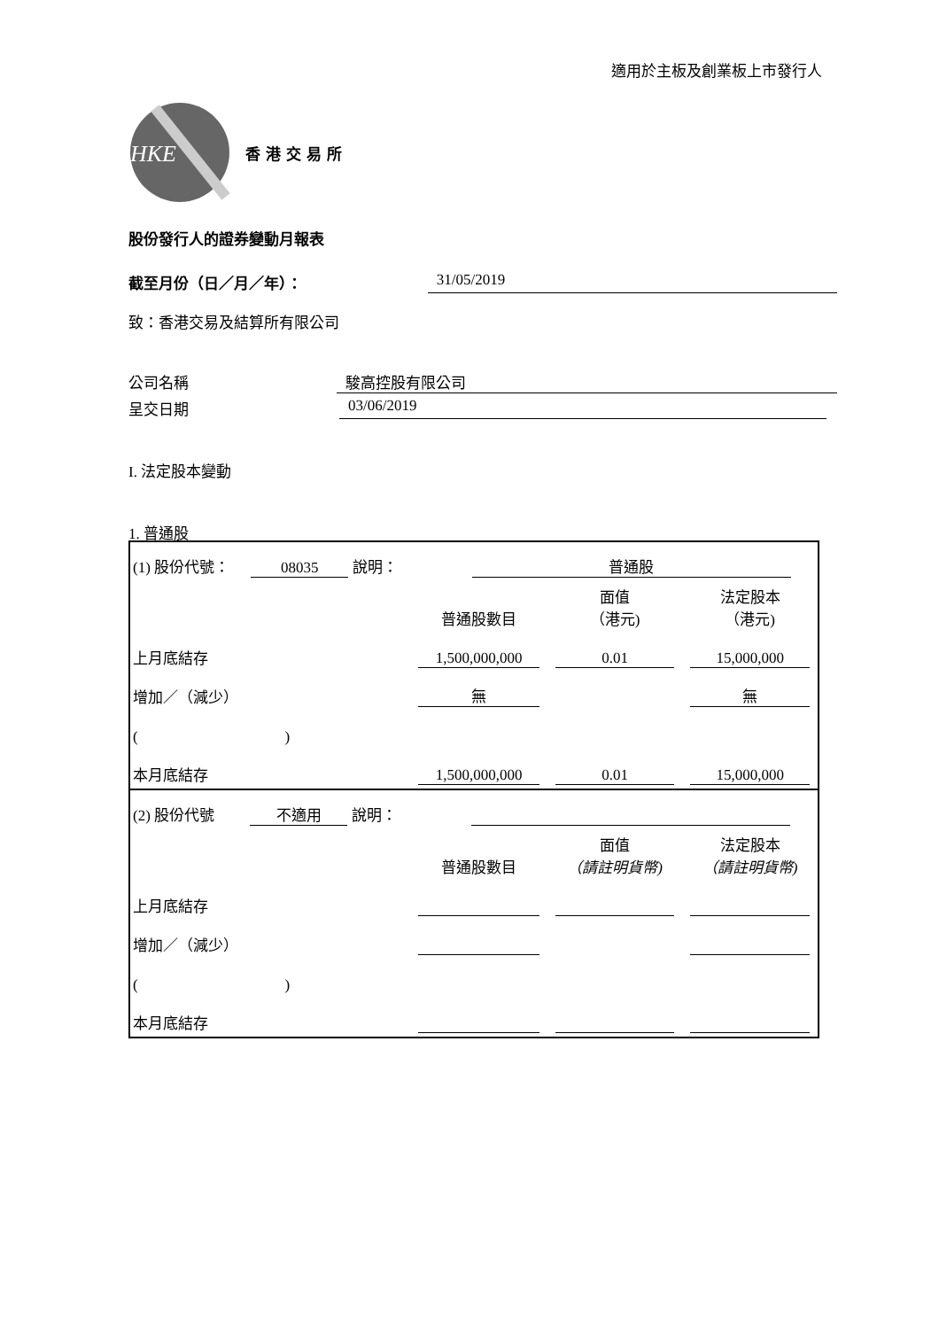適用於主板及創業板上市發行人
HKE
香港交易所
股份發行人的證券變動月報表
截至月份（日／月／年）： 31/05/2019
致：香港交易及結算所有限公司
公司名稱 駿高控股有限公司
呈交日期 03/06/2019
I. 法定股本變動
1. 普通股
| (1) 股份代號： 08035 說明： 普通股 | | | |
| | 普通股數目 | 面值 （港元) | 法定股本 （港元) |
| 上月底結存 | 1,500,000,000 | 0.01 | 15,000,000 |
| 增加／（減少） | 無 | | 無 |
| ( ) | | | |
| 本月底結存 | 1,500,000,000 | 0.01 | 15,000,000 |
| (2) 股份代號 不適用 說明： | | | |
| | 普通股數目 | 面值 （請註明貨幣) | 法定股本 （請註明貨幣) |
| 上月底結存 | | | |
| 增加／（減少） | | | |
| ( ) | | | |
| 本月底結存 | | | |